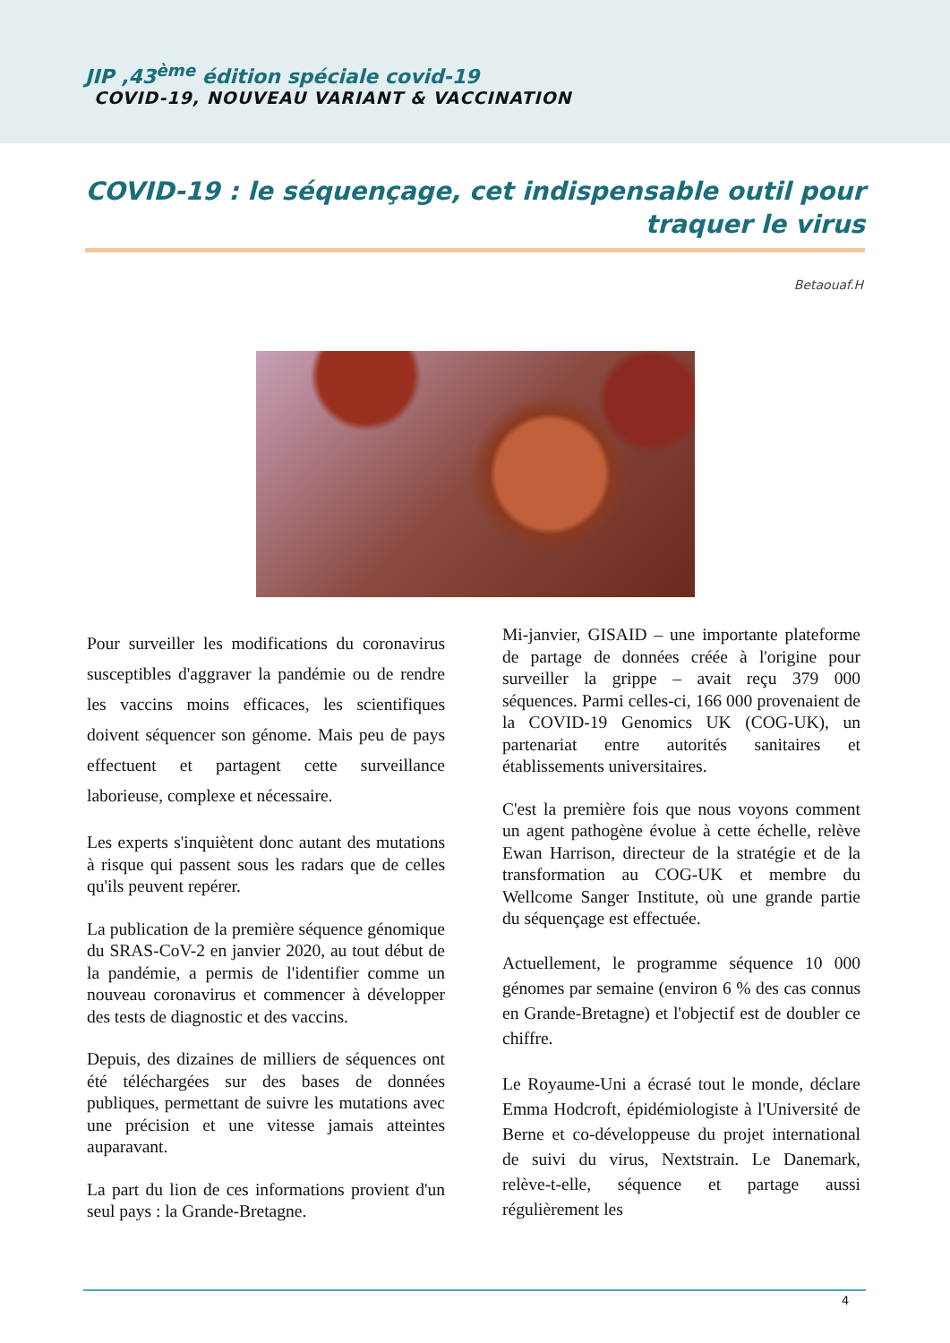JIP ,43<sup>ème</sup> édition spéciale covid-19
COVID-19, NOUVEAU VARIANT & VACCINATION
COVID-19 : le séquençage, cet indispensable outil pour traquer le virus
Betaouaf.H
Pour surveiller les modifications du coronavirus susceptibles d'aggraver la pandémie ou de rendre les vaccins moins efficaces, les scientifiques doivent séquencer son génome. Mais peu de pays effectuent et partagent cette surveillance laborieuse, complexe et nécessaire.
Les experts s'inquiètent donc autant des mutations à risque qui passent sous les radars que de celles qu'ils peuvent repérer.
La publication de la première séquence génomique du SRAS-CoV-2 en janvier 2020, au tout début de la pandémie, a permis de l'identifier comme un nouveau coronavirus et commencer à développer des tests de diagnostic et des vaccins.
Depuis, des dizaines de milliers de séquences ont été téléchargées sur des bases de données publiques, permettant de suivre les mutations avec une précision et une vitesse jamais atteintes auparavant.
La part du lion de ces informations provient d'un seul pays : la Grande-Bretagne.
Mi-janvier, GISAID – une importante plateforme de partage de données créée à l'origine pour surveiller la grippe – avait reçu 379 000 séquences. Parmi celles-ci, 166 000 provenaient de la COVID-19 Genomics UK (COG-UK), un partenariat entre autorités sanitaires et établissements universitaires.
C'est la première fois que nous voyons comment un agent pathogène évolue à cette échelle, relève Ewan Harrison, directeur de la stratégie et de la transformation au COG-UK et membre du Wellcome Sanger Institute, où une grande partie du séquençage est effectuée.
Actuellement, le programme séquence 10 000 génomes par semaine (environ 6 % des cas connus en Grande-Bretagne) et l'objectif est de doubler ce chiffre.
Le Royaume-Uni a écrasé tout le monde, déclare Emma Hodcroft, épidémiologiste à l'Université de Berne et co-développeuse du projet international de suivi du virus, Nextstrain. Le Danemark, relève-t-elle, séquence et partage aussi régulièrement les
4